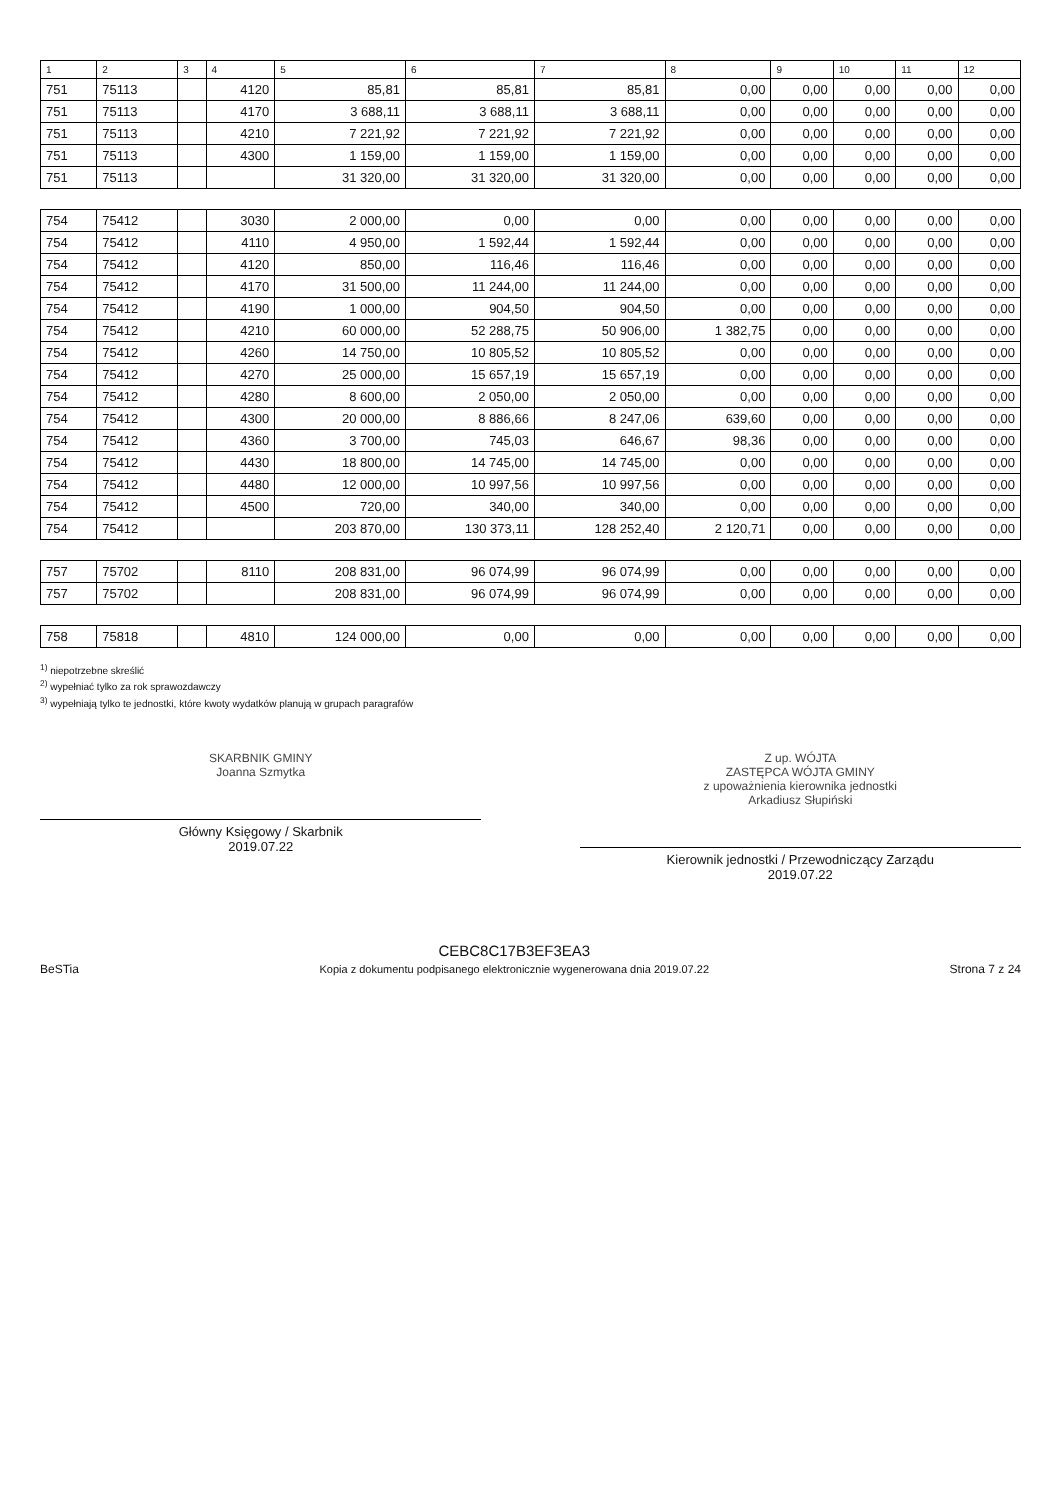| 1 | 2 | 3 | 4 | 5 | 6 | 7 | 8 | 9 | 10 | 11 | 12 |
| --- | --- | --- | --- | --- | --- | --- | --- | --- | --- | --- | --- |
| 751 | 75113 | | 4120 | 85,81 | 85,81 | 85,81 | 0,00 | 0,00 | 0,00 | 0,00 | 0,00 |
| 751 | 75113 | | 4170 | 3 688,11 | 3 688,11 | 3 688,11 | 0,00 | 0,00 | 0,00 | 0,00 | 0,00 |
| 751 | 75113 | | 4210 | 7 221,92 | 7 221,92 | 7 221,92 | 0,00 | 0,00 | 0,00 | 0,00 | 0,00 |
| 751 | 75113 | | 4300 | 1 159,00 | 1 159,00 | 1 159,00 | 0,00 | 0,00 | 0,00 | 0,00 | 0,00 |
| 751 | 75113 | | | 31 320,00 | 31 320,00 | 31 320,00 | 0,00 | 0,00 | 0,00 | 0,00 | 0,00 |
| 754 | 75412 | | 3030 | 2 000,00 | 0,00 | 0,00 | 0,00 | 0,00 | 0,00 | 0,00 | 0,00 |
| 754 | 75412 | | 4110 | 4 950,00 | 1 592,44 | 1 592,44 | 0,00 | 0,00 | 0,00 | 0,00 | 0,00 |
| 754 | 75412 | | 4120 | 850,00 | 116,46 | 116,46 | 0,00 | 0,00 | 0,00 | 0,00 | 0,00 |
| 754 | 75412 | | 4170 | 31 500,00 | 11 244,00 | 11 244,00 | 0,00 | 0,00 | 0,00 | 0,00 | 0,00 |
| 754 | 75412 | | 4190 | 1 000,00 | 904,50 | 904,50 | 0,00 | 0,00 | 0,00 | 0,00 | 0,00 |
| 754 | 75412 | | 4210 | 60 000,00 | 52 288,75 | 50 906,00 | 1 382,75 | 0,00 | 0,00 | 0,00 | 0,00 |
| 754 | 75412 | | 4260 | 14 750,00 | 10 805,52 | 10 805,52 | 0,00 | 0,00 | 0,00 | 0,00 | 0,00 |
| 754 | 75412 | | 4270 | 25 000,00 | 15 657,19 | 15 657,19 | 0,00 | 0,00 | 0,00 | 0,00 | 0,00 |
| 754 | 75412 | | 4280 | 8 600,00 | 2 050,00 | 2 050,00 | 0,00 | 0,00 | 0,00 | 0,00 | 0,00 |
| 754 | 75412 | | 4300 | 20 000,00 | 8 886,66 | 8 247,06 | 639,60 | 0,00 | 0,00 | 0,00 | 0,00 |
| 754 | 75412 | | 4360 | 3 700,00 | 745,03 | 646,67 | 98,36 | 0,00 | 0,00 | 0,00 | 0,00 |
| 754 | 75412 | | 4430 | 18 800,00 | 14 745,00 | 14 745,00 | 0,00 | 0,00 | 0,00 | 0,00 | 0,00 |
| 754 | 75412 | | 4480 | 12 000,00 | 10 997,56 | 10 997,56 | 0,00 | 0,00 | 0,00 | 0,00 | 0,00 |
| 754 | 75412 | | 4500 | 720,00 | 340,00 | 340,00 | 0,00 | 0,00 | 0,00 | 0,00 | 0,00 |
| 754 | 75412 | | | 203 870,00 | 130 373,11 | 128 252,40 | 2 120,71 | 0,00 | 0,00 | 0,00 | 0,00 |
| 757 | 75702 | | 8110 | 208 831,00 | 96 074,99 | 96 074,99 | 0,00 | 0,00 | 0,00 | 0,00 | 0,00 |
| 757 | 75702 | | | 208 831,00 | 96 074,99 | 96 074,99 | 0,00 | 0,00 | 0,00 | 0,00 | 0,00 |
| 758 | 75818 | | 4810 | 124 000,00 | 0,00 | 0,00 | 0,00 | 0,00 | 0,00 | 0,00 | 0,00 |
<sup>1)</sup> niepotrzebne skreślić
<sup>2)</sup> wypełniać tylko za rok sprawozdawczy
<sup>3)</sup> wypełniają tylko te jednostki, które kwoty wydatków planują w grupach paragrafów
SKARBNIK GMINY
Joanna Szmytka
Główny Księgowy / Skarbnik
2019.07.22
Z up. WÓJTA
ZASTĘPCA WÓJTA GMINY
z upoważnienia kierownika jednostki
Arkadiusz Słupiński
Kierownik jednostki / Przewodniczący Zarządu
2019.07.22
BeSTia
CEBC8C17B3EF3EA3
Kopia z dokumentu podpisanego elektronicznie wygenerowana dnia 2019.07.22
Strona 7 z 24